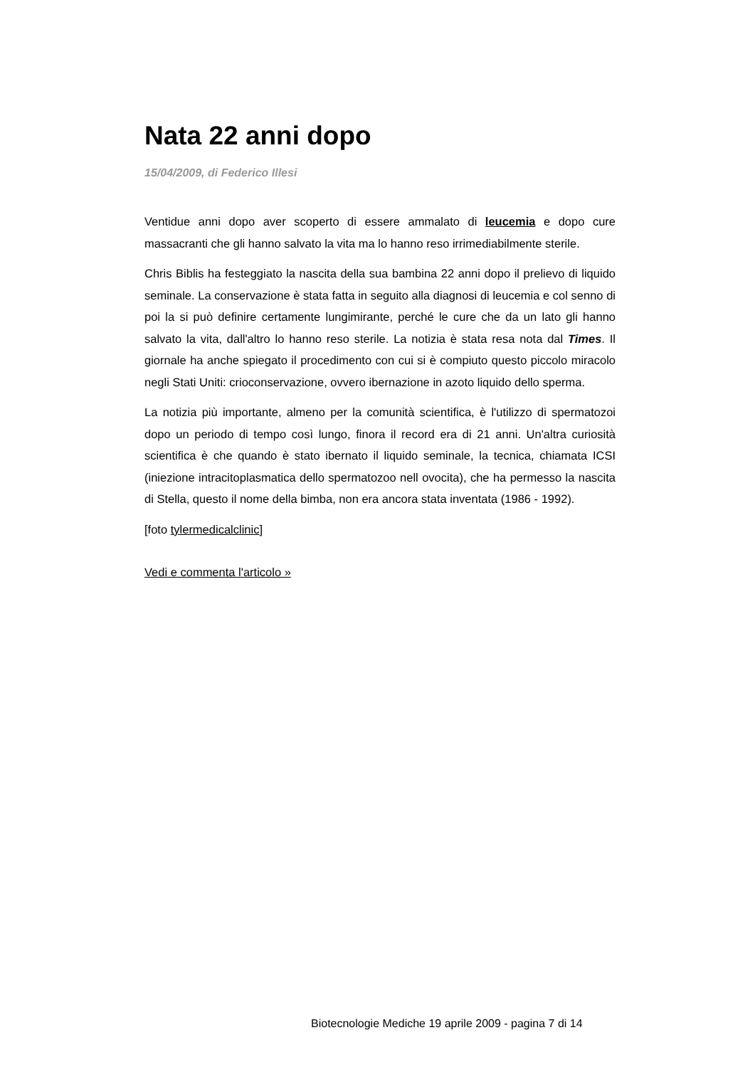Nata 22 anni dopo
15/04/2009, di Federico Illesi
Ventidue anni dopo aver scoperto di essere ammalato di leucemia e dopo cure massacranti che gli hanno salvato la vita ma lo hanno reso irrimediabilmente sterile.
Chris Biblis ha festeggiato la nascita della sua bambina 22 anni dopo il prelievo di liquido seminale. La conservazione è stata fatta in seguito alla diagnosi di leucemia e col senno di poi la si può definire certamente lungimirante, perché le cure che da un lato gli hanno salvato la vita, dall'altro lo hanno reso sterile. La notizia è stata resa nota dal Times. Il giornale ha anche spiegato il procedimento con cui si è compiuto questo piccolo miracolo negli Stati Uniti: crioconservazione, ovvero ibernazione in azoto liquido dello sperma.
La notizia più importante, almeno per la comunità scientifica, è l'utilizzo di spermatozoi dopo un periodo di tempo così lungo, finora il record era di 21 anni. Un'altra curiosità scientifica è che quando è stato ibernato il liquido seminale, la tecnica, chiamata ICSI (iniezione intracitoplasmatica dello spermatozoo nell ovocita), che ha permesso la nascita di Stella, questo il nome della bimba, non era ancora stata inventata (1986 - 1992).
[foto tylermedicalclinic]
Vedi e commenta l'articolo »
Biotecnologie Mediche 19 aprile 2009 - pagina 7 di 14